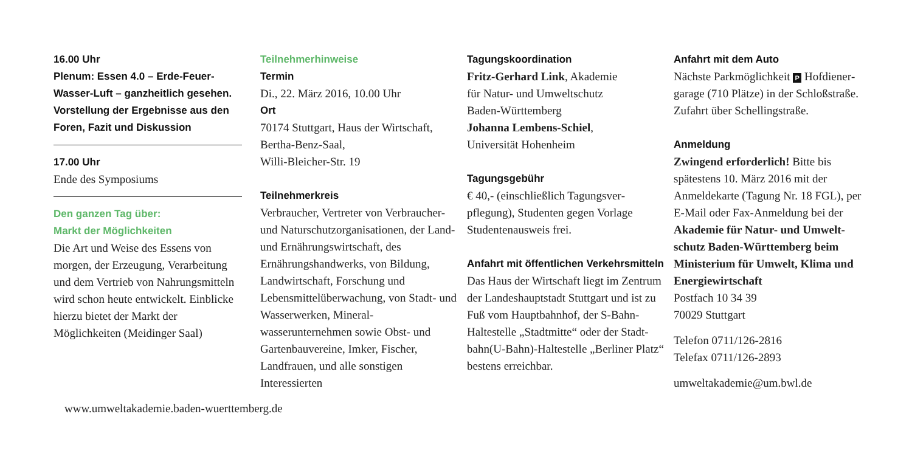16.00 Uhr
Plenum: Essen 4.0 – Erde-Feuer-Wasser-Luft – ganzheitlich gesehen. Vorstellung der Ergebnisse aus den Foren, Fazit und Diskussion
17.00 Uhr
Ende des Symposiums
Den ganzen Tag über:
Markt der Möglichkeiten
Die Art und Weise des Essens von morgen, der Erzeugung, Verarbeitung und dem Vertrieb von Nahrungs­mitteln wird schon heute entwickelt. Einblicke hierzu bietet der Markt der Möglichkeiten (Meidinger Saal)
www.umweltakademie.baden-wuerttemberg.de
Teilnehmerhinweise
Termin
Di., 22. März 2016, 10.00 Uhr
Ort
70174 Stuttgart, Haus der Wirtschaft, Bertha-Benz-Saal,
Willi-Bleicher-Str. 19
Teilnehmerkreis
Verbraucher, Vertreter von Verbrau­cher- und Naturschutzorganisationen, der Land- und Ernährungswirtschaft, des Ernährungshandwerks, von Bildung, Landwirtschaft, Forschung und Lebensmittelüberwachung, von Stadt- und Wasserwerken, Mineral­wasserunternehmen sowie Obst- und Gartenbauvereine, Imker, Fischer, Landfrauen, und alle sonstigen Interessierten
Tagungskoordination
Fritz-Gerhard Link, Akademie
für Natur- und Umweltschutz
Baden-Württemberg
Johanna Lembens-Schiel,
Universität Hohenheim
Tagungsgebühr
€ 40,- (einschließlich Tagungsver­pflegung), Studenten gegen Vorlage Studentenausweis frei.
Anfahrt mit öffentlichen Verkehrsmitteln
Das Haus der Wirtschaft liegt im Zentrum der Landeshauptstadt Stuttgart und ist zu Fuß vom Hauptbahnhof, der S-Bahn-Halte­stelle „Stadtmitte“ oder der Stadt­bahn(U-Bahn)-Haltestelle „Berliner Platz“ bestens erreichbar.
Anfahrt mit dem Auto
Nächste Parkmöglichkeit P Hofdiener­garage (710 Plätze) in der Schloßstraße. Zufahrt über Schellingstraße.
Anmeldung
Zwingend erforderlich! Bitte bis spätestens 10. März 2016 mit der Anmeldekarte (Tagung Nr. 18 FGL), per E-Mail oder Fax-Anmeldung bei der Akademie für Natur- und Umwelt­schutz Baden-Württemberg beim Ministerium für Umwelt, Klima und Energiewirtschaft
Postfach 10 34 39
70029 Stuttgart
Telefon 0711/126-2816
Telefax 0711/126-2893
umweltakademie@um.bwl.de